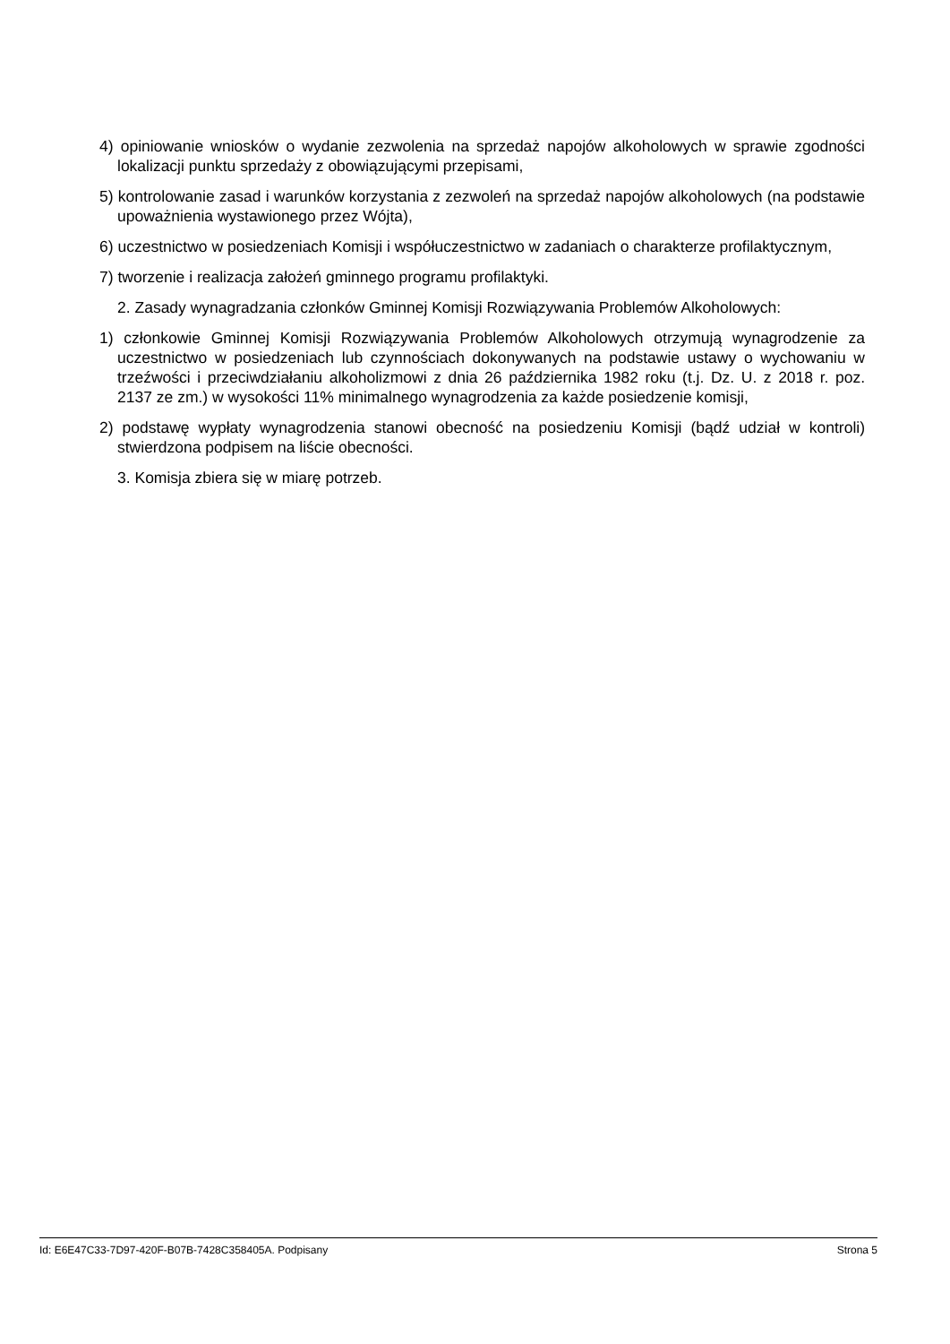4) opiniowanie wniosków o wydanie zezwolenia na sprzedaż napojów alkoholowych w sprawie zgodności lokalizacji punktu sprzedaży z obowiązującymi przepisami,
5) kontrolowanie zasad i warunków korzystania z zezwoleń na sprzedaż napojów alkoholowych (na podstawie upoważnienia wystawionego przez Wójta),
6) uczestnictwo w posiedzeniach Komisji i współuczestnictwo w zadaniach o charakterze profilaktycznym,
7) tworzenie i realizacja założeń gminnego programu profilaktyki.
2. Zasady wynagradzania członków Gminnej Komisji Rozwiązywania Problemów Alkoholowych:
1) członkowie Gminnej Komisji Rozwiązywania Problemów Alkoholowych otrzymują wynagrodzenie za uczestnictwo w posiedzeniach lub czynnościach dokonywanych na podstawie ustawy o wychowaniu w trzeźwości i przeciwdziałaniu alkoholizmowi z dnia 26 października 1982 roku (t.j. Dz. U. z 2018 r. poz. 2137 ze zm.) w wysokości 11% minimalnego wynagrodzenia za każde posiedzenie komisji,
2) podstawę wypłaty wynagrodzenia stanowi obecność na posiedzeniu Komisji (bądź udział w kontroli) stwierdzona podpisem na liście obecności.
3. Komisja zbiera się w miarę potrzeb.
Id: E6E47C33-7D97-420F-B07B-7428C358405A. Podpisany Strona 5